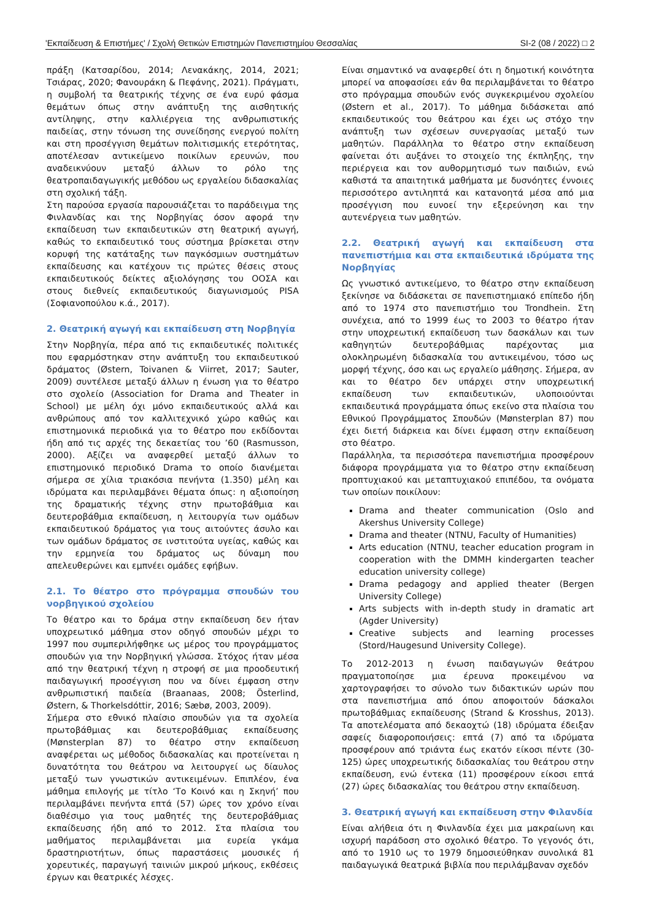'Εκπαίδευση & Επιστήμες' / Σχολή Θετικών Επιστημών Πανεπιστημίου Θεσσαλίας SI-2 (08 / 2022) □ 2
πράξη (Κατσαρίδου, 2014; Λενακάκης, 2014, 2021; Τσιάρας, 2020; Φανουράκη & Πεφάνης, 2021). Πράγματι, η συμβολή τα θεατρικής τέχνης σε ένα ευρύ φάσμα θεμάτων όπως στην ανάπτυξη της αισθητικής αντίληψης, στην καλλιέργεια της ανθρωπιστικής παιδείας, στην τόνωση της συνείδησης ενεργού πολίτη και στη προσέγγιση θεμάτων πολιτισμικής ετερότητας, αποτέλεσαν αντικείμενο ποικίλων ερευνών, που αναδεικνύουν μεταξύ άλλων το ρόλο της θεατροπαιδαγωγικής μεθόδου ως εργαλείου διδασκαλίας στη σχολική τάξη.
Στη παρούσα εργασία παρουσιάζεται το παράδειγμα της Φινλανδίας και της Νορβηγίας όσον αφορά την εκπαίδευση των εκπαιδευτικών στη θεατρική αγωγή, καθώς το εκπαιδευτικό τους σύστημα βρίσκεται στην κορυφή της κατάταξης των παγκόσμιων συστημάτων εκπαίδευσης και κατέχουν τις πρώτες θέσεις στους εκπαιδευτικούς δείκτες αξιολόγησης του ΟΟΣΑ και στους διεθνείς εκπαιδευτικούς διαγωνισμούς PISA (Σοφιανοπούλου κ.ά., 2017).
2. Θεατρική αγωγή και εκπαίδευση στη Νορβηγία
Στην Νορβηγία, πέρα από τις εκπαιδευτικές πολιτικές που εφαρμόστηκαν στην ανάπτυξη του εκπαιδευτικού δράματος (Østern, Toivanen & Viirret, 2017; Sauter, 2009) συντέλεσε μεταξύ άλλων η ένωση για το θέατρο στο σχολείο (Association for Drama and Theater in School) με μέλη όχι μόνο εκπαιδευτικούς αλλά και ανθρώπους από τον καλλιτεχνικό χώρο καθώς και επιστημονικά περιοδικά για το θέατρο που εκδίδονται ήδη από τις αρχές της δεκαετίας του ’60 (Rasmusson, 2000). Αξίζει να αναφερθεί μεταξύ άλλων το επιστημονικό περιοδικό Drama το οποίο διανέμεται σήμερα σε χίλια τριακόσια πενήντα (1.350) μέλη και ιδρύματα και περιλαμβάνει θέματα όπως: η αξιοποίηση της δραματικής τέχνης στην πρωτοβάθμια και δευτεροβάθμια εκπαίδευση, η λειτουργία των ομάδων εκπαιδευτικού δράματος για τους αιτούντες άσυλο και των ομάδων δράματος σε ινστιτούτα υγείας, καθώς και την ερμηνεία του δράματος ως δύναμη που απελευθερώνει και εμπνέει ομάδες εφήβων.
2.1. Το θέατρο στο πρόγραμμα σπουδών του νορβηγικού σχολείου
Το θέατρο και το δράμα στην εκπαίδευση δεν ήταν υποχρεωτικό μάθημα στον οδηγό σπουδών μέχρι το 1997 που συμπεριλήφθηκε ως μέρος του προγράμματος σπουδών για την Νορβηγική γλώσσα. Στόχος ήταν μέσα από την θεατρική τέχνη η στροφή σε μια προοδευτική παιδαγωγική προσέγγιση που να δίνει έμφαση στην ανθρωπιστική παιδεία (Braanaas, 2008; Österlind, Østern, & Thorkelsdóttir, 2016; Sæbø, 2003, 2009).
Σήμερα στο εθνικό πλαίσιο σπουδών για τα σχολεία πρωτοβάθμιας και δευτεροβάθμιας εκπαίδευσης (Mønsterplan 87) το θέατρο στην εκπαίδευση αναφέρεται ως μέθοδος διδασκαλίας και προτείνεται η δυνατότητα του θεάτρου να λειτουργεί ως δίαυλος μεταξύ των γνωστικών αντικειμένων. Επιπλέον, ένα μάθημα επιλογής με τίτλο ‘Το Κοινό και η Σκηνή’ που περιλαμβάνει πενήντα επτά (57) ώρες τον χρόνο είναι διαθέσιμο για τους μαθητές της δευτεροβάθμιας εκπαίδευσης ήδη από το 2012. Στα πλαίσια του μαθήματος περιλαμβάνεται μια ευρεία γκάμα δραστηριοτήτων, όπως παραστάσεις μουσικές ή χορευτικές, παραγωγή ταινιών μικρού μήκους, εκθέσεις έργων και θεατρικές λέσχες.
Είναι σημαντικό να αναφερθεί ότι η δημοτική κοινότητα μπορεί να αποφασίσει εάν θα περιλαμβάνεται το θέατρο στο πρόγραμμα σπουδών ενός συγκεκριμένου σχολείου (Østern et al., 2017). Το μάθημα διδάσκεται από εκπαιδευτικούς του θεάτρου και έχει ως στόχο την ανάπτυξη των σχέσεων συνεργασίας μεταξύ των μαθητών. Παράλληλα το θέατρο στην εκπαίδευση φαίνεται ότι αυξάνει το στοιχείο της έκπληξης, την περιέργεια και τον αυθορμητισμό των παιδιών, ενώ καθιστά τα απαιτητικά μαθήματα με δυσνόητες έννοιες περισσότερο αντιληπτά και κατανοητά μέσα από μια προσέγγιση που ευνοεί την εξερεύνηση και την αυτενέργεια των μαθητών.
2.2. Θεατρική αγωγή και εκπαίδευση στα πανεπιστήμια και στα εκπαιδευτικά ιδρύματα της Νορβηγίας
Ως γνωστικό αντικείμενο, το θέατρο στην εκπαίδευση ξεκίνησε να διδάσκεται σε πανεπιστημιακό επίπεδο ήδη από το 1974 στο πανεπιστήμιο του Trondhein. Στη συνέχεια, από το 1999 έως το 2003 το θέατρο ήταν στην υποχρεωτική εκπαίδευση των δασκάλων και των καθηγητών δευτεροβάθμιας παρέχοντας μια ολοκληρωμένη διδασκαλία του αντικειμένου, τόσο ως μορφή τέχνης, όσο και ως εργαλείο μάθησης. Σήμερα, αν και το θέατρο δεν υπάρχει στην υποχρεωτική εκπαίδευση των εκπαιδευτικών, υλοποιούνται εκπαιδευτικά προγράμματα όπως εκείνο στα πλαίσια του Εθνικού Προγράμματος Σπουδών (Mønsterplan 87) που έχει διετή διάρκεια και δίνει έμφαση στην εκπαίδευση στο θέατρο.
Παράλληλα, τα περισσότερα πανεπιστήμια προσφέρουν διάφορα προγράμματα για το θέατρο στην εκπαίδευση προπτυχιακού και μεταπτυχιακού επιπέδου, τα ονόματα των οποίων ποικίλουν:
Drama and theater communication (Oslo and Akershus University College)
Drama and theater (NTNU, Faculty of Humanities)
Arts education (NTNU, teacher education program in cooperation with the DMMH kindergarten teacher education university college)
Drama pedagogy and applied theater (Bergen University College)
Arts subjects with in-depth study in dramatic art (Agder University)
Creative subjects and learning processes (Stord/Haugesund University College).
Το 2012-2013 η ένωση παιδαγωγών θεάτρου πραγματοποίησε μια έρευνα προκειμένου να χαρτογραφήσει το σύνολο των διδακτικών ωρών που στα πανεπιστήμια από όπου αποφοιτούν δάσκαλοι πρωτοβάθμιας εκπαίδευσης (Strand & Krosshus, 2013). Τα αποτελέσματα από δεκαοχτώ (18) ιδρύματα έδειξαν σαφείς διαφοροποιήσεις: επτά (7) από τα ιδρύματα προσφέρουν από τριάντα έως εκατόν είκοσι πέντε (30-125) ώρες υποχρεωτικής διδασκαλίας του θεάτρου στην εκπαίδευση, ενώ έντεκα (11) προσφέρουν είκοσι επτά (27) ώρες διδασκαλίας του θεάτρου στην εκπαίδευση.
3. Θεατρική αγωγή και εκπαίδευση στην Φιλανδία
Είναι αλήθεια ότι η Φινλανδία έχει μια μακραίωνη και ισχυρή παράδοση στο σχολικό θέατρο. Το γεγονός ότι, από το 1910 ως το 1979 δημοσιεύθηκαν συνολικά 81 παιδαγωγικά θεατρικά βιβλία που περιλάμβαναν σχεδόν